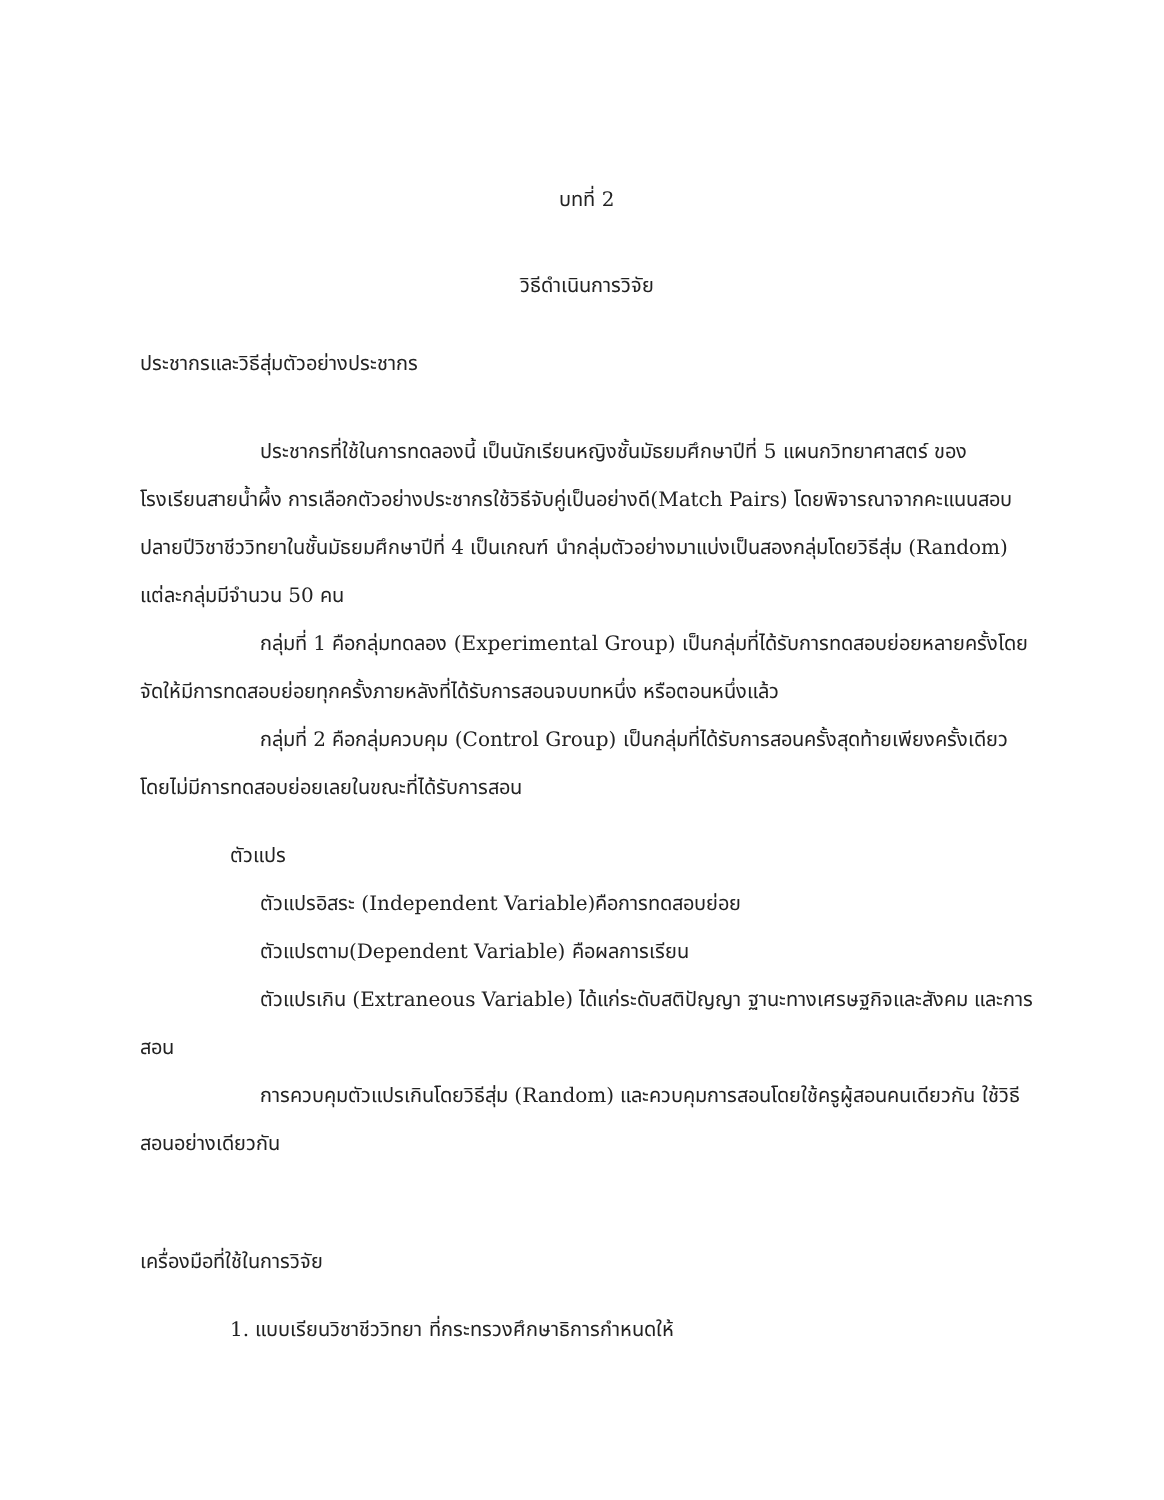บทที่ 2
วิธีดำเนินการวิจัย
ประชากรและวิธีสุ่มตัวอย่างประชากร
ประชากรที่ใช้ในการทดลองนี้ เป็นนักเรียนหญิงชั้นมัธยมศึกษาปีที่ 5 แผนกวิทยาศาสตร์ ของโรงเรียนสายน้ำผึ้ง การเลือกตัวอย่างประชากรใช้วิธีจับคู่เป็นอย่างดี(Match Pairs) โดยพิจารณาจากคะแนนสอบปลายปีวิชาชีววิทยาในชั้นมัธยมศึกษาปีที่ 4 เป็นเกณฑ์ นำกลุ่มตัวอย่างมาแบ่งเป็นสองกลุ่มโดยวิธีสุ่ม (Random) แต่ละกลุ่มมีจำนวน 50 คน
กลุ่มที่ 1 คือกลุ่มทดลอง (Experimental Group) เป็นกลุ่มที่ได้รับการทดสอบย่อยหลายครั้งโดยจัดให้มีการทดสอบย่อยทุกครั้งภายหลังที่ได้รับการสอนจบบทหนึ่ง หรือตอนหนึ่งแล้ว
กลุ่มที่ 2 คือกลุ่มควบคุม (Control Group) เป็นกลุ่มที่ได้รับการสอนครั้งสุดท้ายเพียงครั้งเดียวโดยไม่มีการทดสอบย่อยเลยในขณะที่ได้รับการสอน
ตัวแปร
ตัวแปรอิสระ (Independent Variable)คือการทดสอบย่อย
ตัวแปรตาม(Dependent Variable) คือผลการเรียน
ตัวแปรเกิน (Extraneous Variable) ได้แก่ระดับสติปัญญา ฐานะทางเศรษฐกิจและสังคม และการสอน
การควบคุมตัวแปรเกินโดยวิธีสุ่ม (Random) และควบคุมการสอนโดยใช้ครูผู้สอนคนเดียวกัน ใช้วิธีสอนอย่างเดียวกัน
เครื่องมือที่ใช้ในการวิจัย
1. แบบเรียนวิชาชีววิทยา ที่กระทรวงศึกษาธิการกำหนดให้